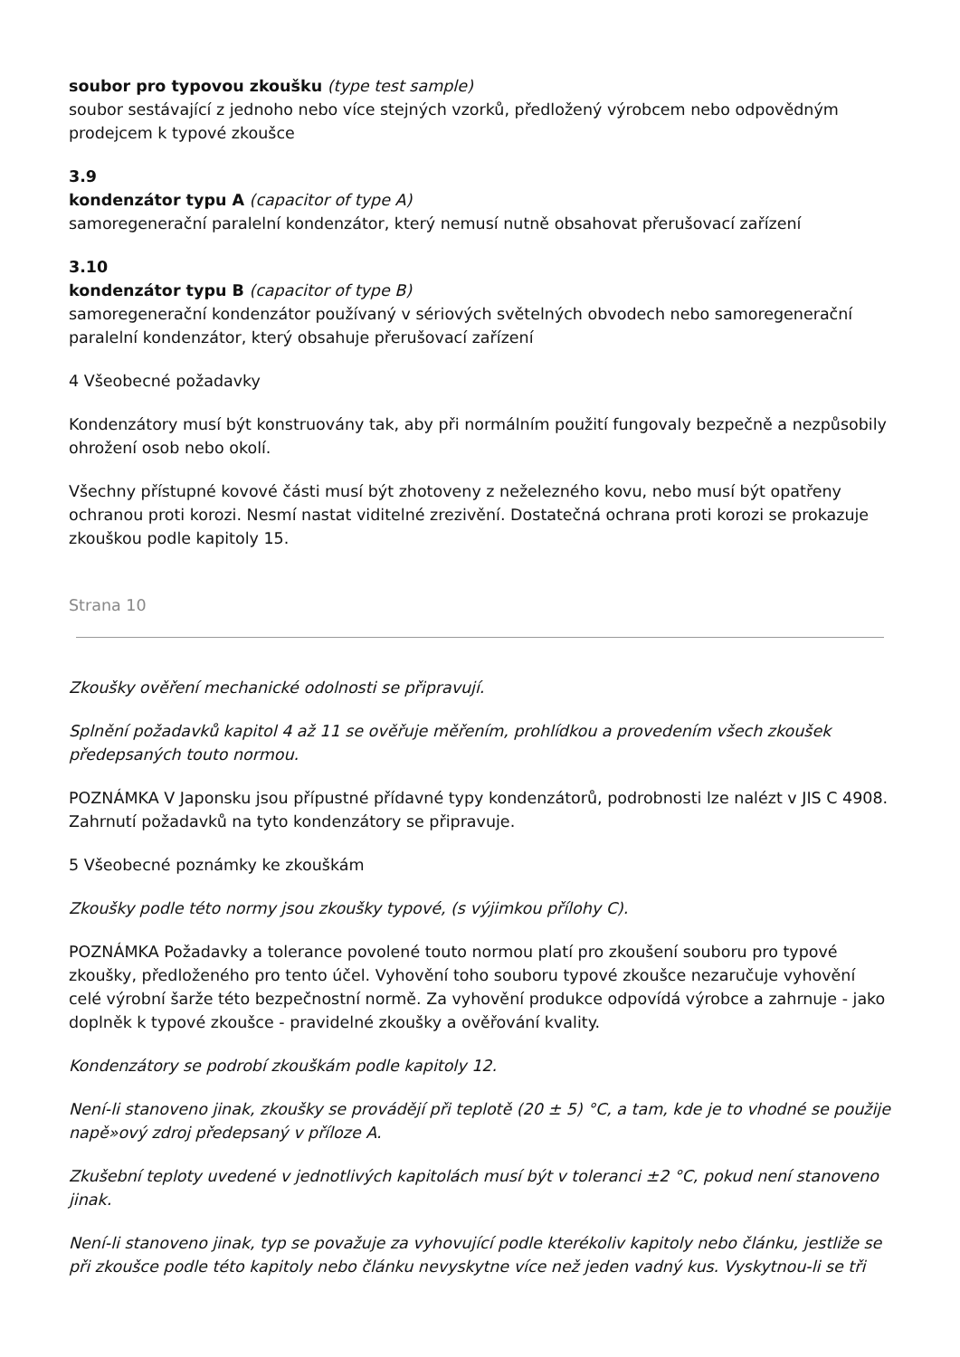soubor pro typovou zkoušku (type test sample)
soubor sestávající z jednoho nebo více stejných vzorků, předložený výrobcem nebo odpovědným prodejcem k typové zkoušce
3.9
kondenzátor typu A (capacitor of type A)
samoregenerační paralelní kondenzátor, který nemusí nutně obsahovat přerušovací zařízení
3.10
kondenzátor typu B (capacitor of type B)
samoregenerační kondenzátor používaný v sériových světelných obvodech nebo samoregenerační paralelní kondenzátor, který obsahuje přerušovací zařízení
4 Všeobecné požadavky
Kondenzátory musí být konstruovány tak, aby při normálním použití fungovaly bezpečně a nezpůsobily ohrožení osob nebo okolí.
Všechny přístupné kovové části musí být zhotoveny z neželezného kovu, nebo musí být opatřeny ochranou proti korozi. Nesmí nastat viditelné zrezivění. Dostatečná ochrana proti korozi se prokazuje zkouškou podle kapitoly 15.
Strana 10
Zkoušky ověření mechanické odolnosti se připravují.
Splnění požadavků kapitol 4 až 11 se ověřuje měřením, prohlídkou a provedením všech zkoušek předepsaných touto normou.
POZNÁMKA V Japonsku jsou přípustné přídavné typy kondenzátorů, podrobnosti lze nalézt v JIS C 4908. Zahrnutí požadavků na tyto kondenzátory se připravuje.
5 Všeobecné poznámky ke zkouškám
Zkoušky podle této normy jsou zkoušky typové, (s výjimkou přílohy C).
POZNÁMKA Požadavky a tolerance povolené touto normou platí pro zkoušení souboru pro typové zkoušky, předloženého pro tento účel. Vyhovění toho souboru typové zkoušce nezaručuje vyhovění celé výrobní šarže této bezpečnostní normě. Za vyhovění produkce odpovídá výrobce a zahrnuje - jako doplněk k typové zkoušce - pravidelné zkoušky a ověřování kvality.
Kondenzátory se podrobí zkouškám podle kapitoly 12.
Není-li stanoveno jinak, zkoušky se provádějí při teplotě (20 ± 5) °C, a tam, kde je to vhodné se použije napě»ový zdroj předepsaný v příloze A.
Zkušební teploty uvedené v jednotlivých kapitolách musí být v toleranci ±2 °C, pokud není stanoveno jinak.
Není-li stanoveno jinak, typ se považuje za vyhovující podle kterékoliv kapitoly nebo článku, jestliže se při zkoušce podle této kapitoly nebo článku nevyskytne více než jeden vadný kus. Vyskytnou-li se tři